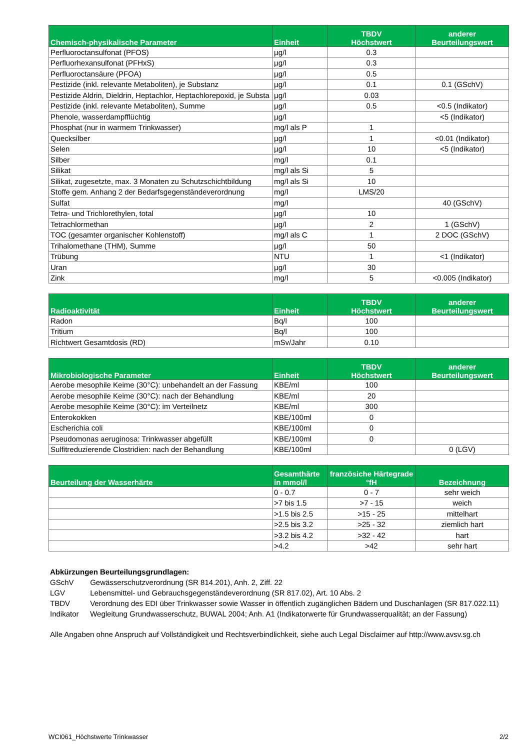| Chemisch-physikalische Parameter | Einheit | TBDV Höchstwert | anderer Beurteilungswert |
| --- | --- | --- | --- |
| Perfluoroctansulfonat (PFOS) | µg/l | 0.3 | |
| Perfluorhexansulfonat (PFHxS) | µg/l | 0.3 | |
| Perfluoroctansäure (PFOA) | µg/l | 0.5 | |
| Pestizide (inkl. relevante Metaboliten), je Substanz | µg/l | 0.1 | 0.1 (GSchV) |
| Pestizide Aldrin, Dieldrin, Heptachlor, Heptachlorepoxid, je Substa | µg/l | 0.03 | |
| Pestizide (inkl. relevante Metaboliten), Summe | µg/l | 0.5 | <0.5 (Indikator) |
| Phenole, wasserdampfflüchtig | µg/l | | <5 (Indikator) |
| Phosphat (nur in warmem Trinkwasser) | mg/l als P | 1 | |
| Quecksilber | µg/l | 1 | <0.01 (Indikator) |
| Selen | µg/l | 10 | <5 (Indikator) |
| Silber | mg/l | 0.1 | |
| Silikat | mg/l als Si | 5 | |
| Silikat, zugesetzte, max. 3 Monaten zu Schutzschichtbildung | mg/l als Si | 10 | |
| Stoffe gem. Anhang 2 der Bedarfsgegenständeverordnung | mg/l | LMS/20 | |
| Sulfat | mg/l | | 40 (GSchV) |
| Tetra- und Trichlorethylen, total | µg/l | 10 | |
| Tetrachlormethan | µg/l | 2 | 1 (GSchV) |
| TOC (gesamter organischer Kohlenstoff) | mg/l als C | 1 | 2 DOC (GSchV) |
| Trihalomethane (THM), Summe | µg/l | 50 | |
| Trübung | NTU | 1 | <1 (Indikator) |
| Uran | µg/l | 30 | |
| Zink | mg/l | 5 | <0.005 (Indikator) |
| Radioaktivität | Einheit | TBDV Höchstwert | anderer Beurteilungswert |
| --- | --- | --- | --- |
| Radon | Bq/l | 100 | |
| Tritium | Bq/l | 100 | |
| Richtwert Gesamtdosis (RD) | mSv/Jahr | 0.10 | |
| Mikrobiologische Parameter | Einheit | TBDV Höchstwert | anderer Beurteilungswert |
| --- | --- | --- | --- |
| Aerobe mesophile Keime (30°C): unbehandelt an der Fassung | KBE/ml | 100 | |
| Aerobe mesophile Keime (30°C): nach der Behandlung | KBE/ml | 20 | |
| Aerobe mesophile Keime (30°C): im Verteilnetz | KBE/ml | 300 | |
| Enterokokken | KBE/100ml | 0 | |
| Escherichia coli | KBE/100ml | 0 | |
| Pseudomonas aeruginosa: Trinkwasser abgefüllt | KBE/100ml | 0 | |
| Sulfitreduzierende Clostridien: nach der Behandlung | KBE/100ml | | 0 (LGV) |
| Beurteilung der Wasserhärte | Gesamthärte in mmol/l | französiche Härtegrade °fH | Bezeichnung |
| --- | --- | --- | --- |
| | 0 - 0.7 | 0 - 7 | sehr weich |
| | >7 bis 1.5 | >7 - 15 | weich |
| | >1.5 bis 2.5 | >15 - 25 | mittelhart |
| | >2.5 bis 3.2 | >25 - 32 | ziemlich hart |
| | >3.2 bis 4.2 | >32 - 42 | hart |
| | >4.2 | >42 | sehr hart |
Abkürzungen Beurteilungsgrundlagen:
GSchV Gewässerschutzverordnung (SR 814.201), Anh. 2, Ziff. 22
LGV Lebensmittel- und Gebrauchsgegenständeverordnung (SR 817.02), Art. 10 Abs. 2
TBDV Verordnung des EDI über Trinkwasser sowie Wasser in öffentlich zugänglichen Bädern und Duschanlagen (SR 817.022.11)
Indikator Wegleitung Grundwasserschutz, BUWAL 2004; Anh. A1 (Indikatorwerte für Grundwasserqualität; an der Fassung)
Alle Angaben ohne Anspruch auf Vollständigkeit und Rechtsverbindlichkeit, siehe auch Legal Disclaimer auf http://www.avsv.sg.ch
WCI061_Höchstwerte Trinkwasser 2/2